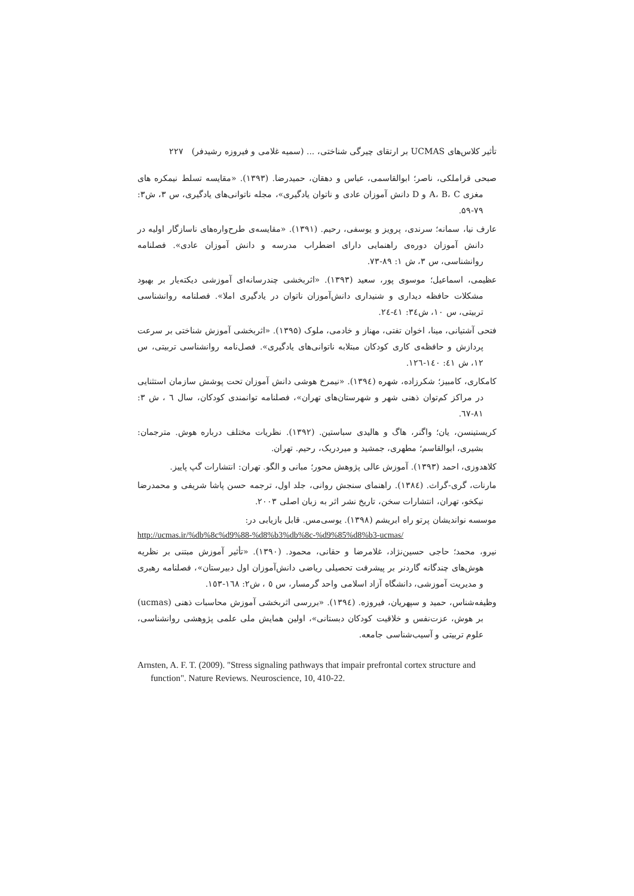تأثیر کلاس‌های UCMAS بر ارتقای چیرگی شناختی، ... (سمیه غلامی و فیروزه رشیدفر) ۲۲۷
صبحی قراملکی، ناصر؛ ابوالقاسمی، عباس و دهقان، حمیدرضا. (۱۳۹۳). «مقایسه تسلط نیمکره های مغزی A، B، C و D دانش آموزان عادی و ناتوان یادگیری»، مجله ناتوانی‌های یادگیری، س ۳، ش۳: ۷۹-۵۹.
عارف نیا، سمانه؛ سرندی، پرویز و یوسفی، رحیم. (۱۳۹۱). «مقایسه‌ی طرح‌واره‌های ناسازگار اولیه در دانش آموزان دوره‌ی راهنمایی دارای اضطراب مدرسه و دانش آموزان عادی». فصلنامه روانشناسی، س ۳، ش ۱: ۸۹-۷۳.
عظیمی، اسماعیل؛ موسوی پور، سعید (۱۳۹۳). «اثربخشی چندرسانه‌ای آموزشی دیکته‌یار بر بهبود مشکلات حافظه دیداری و شنیداری دانش‌آموزان ناتوان در یادگیری املا». فصلنامه روانشناسی تربیتی، س ۱۰، ش۳٤: ٤١-٢٤.
فتحی آشتیانی، مینا، اخوان تفتی، مهناز و خادمی، ملوک (۱۳۹۵). «اثربخشی آموزش شناختی بر سرعت پردازش و حافظه‌ی کاری کودکان مبتلابه ناتوانی‌های یادگیری». فصل‌نامه روانشناسی تربیتی، س ۱۲، ش ٤١: ١٤٠-١٢٦.
کامکاری، کامبیز؛ شکرزاده، شهره (١٣٩٤). «نیمرخ هوشی دانش آموزان تحت پوشش سازمان استثنایی در مراکز کم‌توان ذهنی شهر و شهرستان‌های تهران»، فصلنامه توانمندی کودکان، سال ٦ ، ش ۳: ۸۱-٦٧.
کریستینسن، یان؛ واگنر، هاگ و هالیدی سباستین. (۱۳۹۲). نظریات مختلف درباره هوش. مترجمان: بشیری، ابوالقاسم؛ مطهری، جمشید و میردریک، رحیم. تهران.
کلاهدوزی، احمد (۱۳۹۳). آموزش عالی پژوهش محور؛ مبانی و الگو. تهران: انتشارات گپ پاییز.
مارنات، گری-گراث. (١٣٨٤). راهنمای سنجش روانی، جلد اول، ترجمه حسن پاشا شریفی و محمدرضا نیکخو، تهران، انتشارات سخن، تاریخ نشر اثر به زبان اصلی ۲۰۰۳.
موسسه نواندیشان پرتو راه ابریشم (۱۳۹۸). یوسی‌مس. قابل بازیابی در:
http://ucmas.ir/%db%8c%d9%88-%d8%b3%db%8c-%d9%85%d8%b3-ucmas/
نیرو، محمد؛ حاجی حسین‌نژاد، غلامرضا و حقانی، محمود. (۱۳۹۰). «تأثیر آموزش مبتنی بر نظریه هوش‌های چندگانه گاردنر بر پیشرفت تحصیلی ریاضی دانش‌آموزان اول دبیرستان»، فصلنامه رهبری و مدیریت آموزشی، دانشگاه آزاد اسلامی واحد گرمسار، س ٥ ، ش۲: ١٦٨-١٥٣.
وظیفه‌شناس، حمید و سپهریان، فیروزه. (١٣٩٤). «بررسی اثربخشی آموزش محاسبات ذهنی (ucmas) بر هوش، عزت‌نفس و خلاقیت کودکان دبستانی»، اولین همایش ملی علمی پژوهشی روانشناسی، علوم تربیتی و آسیب‌شناسی جامعه.
Arnsten, A. F. T. (2009). "Stress signaling pathways that impair prefrontal cortex structure and function". Nature Reviews. Neuroscience, 10, 410-22.